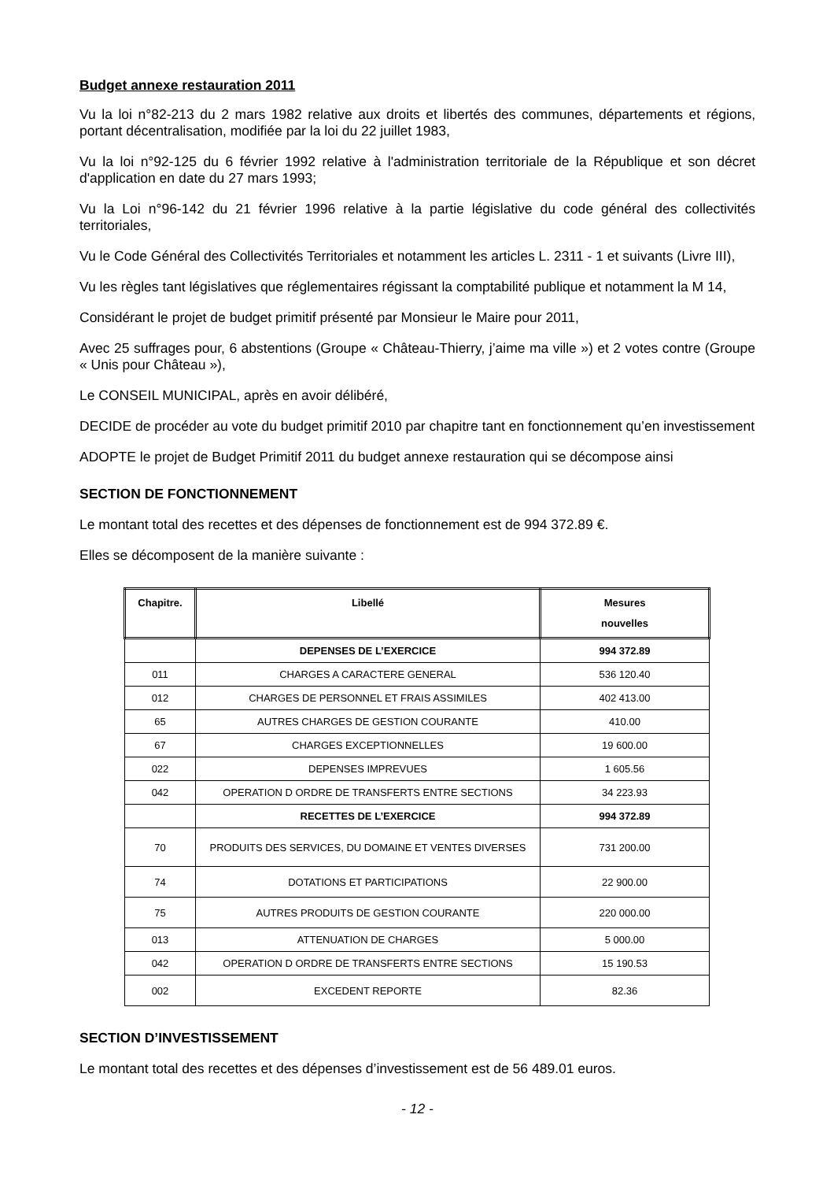Budget annexe restauration 2011
Vu la loi n°82-213 du 2 mars 1982 relative aux droits et libertés des communes, départements et régions, portant décentralisation, modifiée par la loi du 22 juillet 1983,
Vu la loi n°92-125 du 6 février 1992 relative à l'administration territoriale de la République et son décret d'application en date du 27 mars 1993;
Vu la Loi n°96-142 du 21 février 1996 relative à la partie législative du code général des collectivités territoriales,
Vu le Code Général des Collectivités Territoriales et notamment les articles L. 2311 - 1 et suivants (Livre III),
Vu les règles tant législatives que réglementaires régissant la comptabilité publique et notamment la M 14,
Considérant le projet de budget primitif présenté par Monsieur le Maire pour 2011,
Avec 25 suffrages pour, 6 abstentions (Groupe « Château-Thierry, j’aime ma ville ») et 2 votes contre (Groupe « Unis pour Château »),
Le CONSEIL MUNICIPAL, après en avoir délibéré,
DECIDE de procéder au vote du budget primitif 2010 par chapitre tant en fonctionnement qu’en investissement
ADOPTE le projet de Budget Primitif 2011 du budget annexe restauration qui se décompose ainsi
SECTION DE FONCTIONNEMENT
Le montant total des recettes et des dépenses de fonctionnement est de 994 372.89 €.
Elles se décomposent de la manière suivante :
| Chapitre. | Libellé | Mesures nouvelles |
| --- | --- | --- |
| | DEPENSES DE L’EXERCICE | 994 372.89 |
| 011 | CHARGES A CARACTERE GENERAL | 536 120.40 |
| 012 | CHARGES DE PERSONNEL ET FRAIS ASSIMILES | 402 413.00 |
| 65 | AUTRES CHARGES DE GESTION COURANTE | 410.00 |
| 67 | CHARGES EXCEPTIONNELLES | 19 600.00 |
| 022 | DEPENSES IMPREVUES | 1 605.56 |
| 042 | OPERATION D ORDRE DE TRANSFERTS ENTRE SECTIONS | 34 223.93 |
| | RECETTES DE L’EXERCICE | 994 372.89 |
| 70 | PRODUITS DES SERVICES, DU DOMAINE ET VENTES DIVERSES | 731 200.00 |
| 74 | DOTATIONS ET PARTICIPATIONS | 22 900.00 |
| 75 | AUTRES PRODUITS DE GESTION COURANTE | 220 000.00 |
| 013 | ATTENUATION DE CHARGES | 5 000.00 |
| 042 | OPERATION D ORDRE DE TRANSFERTS ENTRE SECTIONS | 15 190.53 |
| 002 | EXCEDENT REPORTE | 82.36 |
SECTION D’INVESTISSEMENT
Le montant total des recettes et des dépenses d’investissement est de 56 489.01 euros.
- 12 -